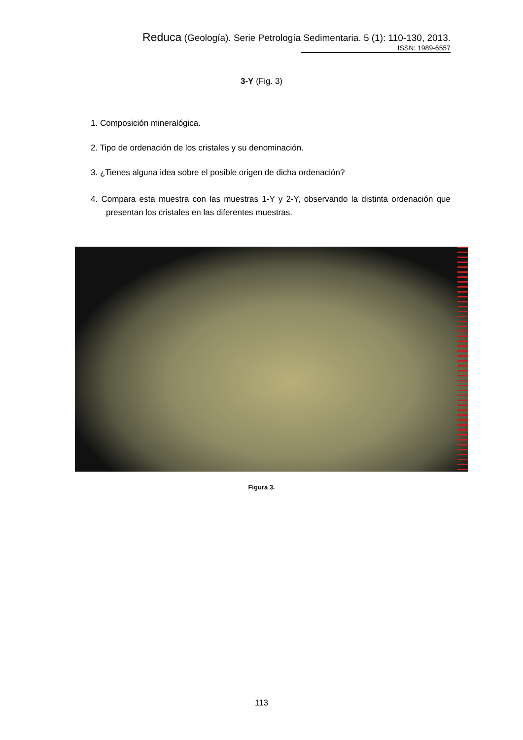Reduca (Geología). Serie Petrología Sedimentaria. 5 (1): 110-130, 2013.
ISSN: 1989-6557
3-Y (Fig. 3)
1. Composición mineralógica.
2. Tipo de ordenación de los cristales y su denominación.
3. ¿Tienes alguna idea sobre el posible origen de dicha ordenación?
4. Compara esta muestra con las muestras 1-Y y 2-Y, observando la distinta ordenación que presentan los cristales en las diferentes muestras.
Figura 3.
113